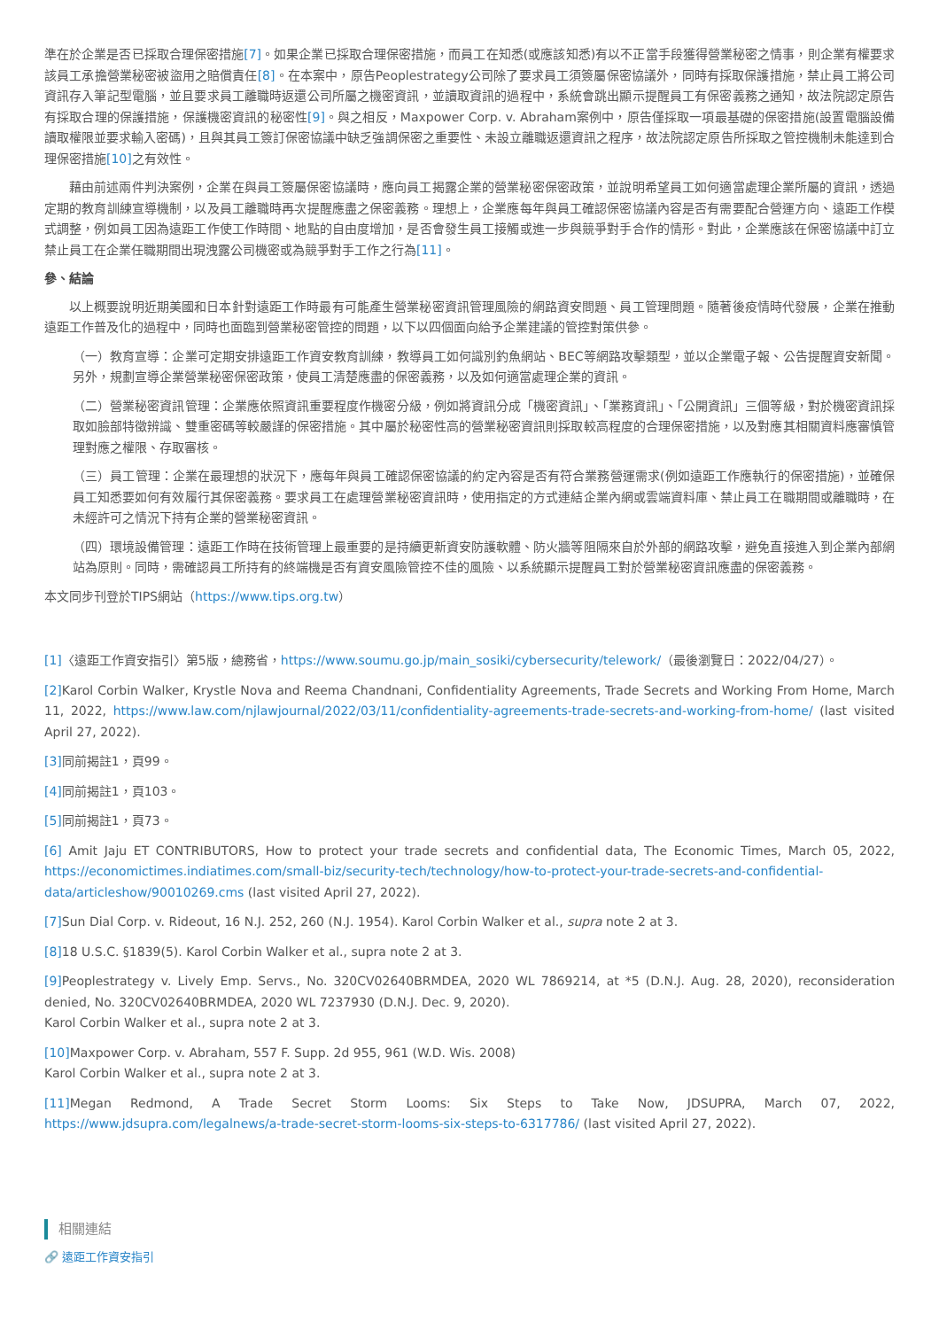準在於企業是否已採取合理保密措施[7]。如果企業已採取合理保密措施，而員工在知悉(或應該知悉)有以不正當手段獲得營業秘密之情事，則企業有權要求該員工承擔營業秘密被盜用之賠償責任[8]。在本案中，原告Peoplestrategy公司除了要求員工須簽屬保密協議外，同時有採取保護措施，禁止員工將公司資訊存入筆記型電腦，並且要求員工離職時返還公司所屬之機密資訊，並讀取資訊的過程中，系統會跳出顯示提醒員工有保密義務之通知，故法院認定原告有採取合理的保護措施，保護機密資訊的秘密性[9]。與之相反，Maxpower Corp. v. Abraham案例中，原告僅採取一項最基礎的保密措施(設置電腦設備讀取權限並要求輸入密碼)，且與其員工簽訂保密協議中缺乏強調保密之重要性、未設立離職返還資訊之程序，故法院認定原告所採取之管控機制未能達到合理保密措施[10] 之有效性。
藉由前述兩件判決案例，企業在與員工簽屬保密協議時，應向員工揭露企業的營業秘密保密政策，並說明希望員工如何適當處理企業所屬的資訊，透過定期的教育訓練宣導機制，以及員工離職時再次提醒應盡之保密義務。理想上，企業應每年與員工確認保密協議內容是否有需要配合營運方向、遠距工作模式調整，例如員工因為遠距工作使工作時間、地點的自由度增加，是否會發生員工接觸或進一步與競爭對手合作的情形。對此，企業應該在保密協議中訂立禁止員工在企業任職期間出現洩露公司機密或為競爭對手工作之行為[11]。
參、結論
以上概要說明近期美國和日本針對遠距工作時最有可能產生營業秘密資訊管理風險的網路資安問題、員工管理問題。隨著後疫情時代發展，企業在推動遠距工作普及化的過程中，同時也面臨到營業秘密管控的問題，以下以四個面向給予企業建議的管控對策供參。
（一）教育宣導：企業可定期安排遠距工作資安教育訓練，教導員工如何識別釣魚網站、BEC等網路攻擊類型，並以企業電子報、公告提醒資安新聞。另外，規劃宣導企業營業秘密保密政策，使員工清楚應盡的保密義務，以及如何適當處理企業的資訊。
（二）營業秘密資訊管理：企業應依照資訊重要程度作機密分級，例如將資訊分成「機密資訊」、「業務資訊」、「公開資訊」三個等級，對於機密資訊採取如臉部特徵辨識、雙重密碼等較嚴謹的保密措施。其中屬於秘密性高的營業秘密資訊則採取較高程度的合理保密措施，以及對應其相關資料應審慎管理對應之權限、存取審核。
（三）員工管理：企業在最理想的狀況下，應每年與員工確認保密協議的約定內容是否有符合業務營運需求(例如遠距工作應執行的保密措施)，並確保員工知悉要如何有效履行其保密義務。要求員工在處理營業秘密資訊時，使用指定的方式連結企業內網或雲端資料庫、禁止員工在職期間或離職時，在未經許可之情況下持有企業的營業秘密資訊。
（四）環境設備管理：遠距工作時在技術管理上最重要的是持續更新資安防護軟體、防火牆等阻隔來自於外部的網路攻擊，避免直接進入到企業內部網站為原則。同時，需確認員工所持有的終端機是否有資安風險管控不佳的風險、以系統顯示提醒員工對於營業秘密資訊應盡的保密義務。
本文同步刊登於TIPS網站（https://www.tips.org.tw）
[1]〈遠距工作資安指引〉第5版，總務省，https://www.soumu.go.jp/main_sosiki/cybersecurity/telework/（最後瀏覽日：2022/04/27）。
[2] Karol Corbin Walker, Krystle Nova and Reema Chandnani, Confidentiality Agreements, Trade Secrets and Working From Home, March 11, 2022, https://www.law.com/njlawjournal/2022/03/11/confidentiality-agreements-trade-secrets-and-working-from-home/ (last visited April 27, 2022).
[3] 同前揭註1，頁99。
[4] 同前揭註1，頁103。
[5] 同前揭註1，頁73。
[6] Amit Jaju ET CONTRIBUTORS, How to protect your trade secrets and confidential data, The Economic Times, March 05, 2022, https://economictimes.indiatimes.com/small-biz/security-tech/technology/how-to-protect-your-trade-secrets-and-confidential-data/articleshow/90010269.cms (last visited April 27, 2022).
[7] Sun Dial Corp. v. Rideout, 16 N.J. 252, 260 (N.J. 1954). Karol Corbin Walker et al., supra note 2 at 3.
[8] 18 U.S.C. §1839(5). Karol Corbin Walker et al., supra note 2 at 3.
[9] Peoplestrategy v. Lively Emp. Servs., No. 320CV02640BRMDEA, 2020 WL 7869214, at *5 (D.N.J. Aug. 28, 2020), reconsideration denied, No. 320CV02640BRMDEA, 2020 WL 7237930 (D.N.J. Dec. 9, 2020).
Karol Corbin Walker et al., supra note 2 at 3.
[10] Maxpower Corp. v. Abraham, 557 F. Supp. 2d 955, 961 (W.D. Wis. 2008)
Karol Corbin Walker et al., supra note 2 at 3.
[11] Megan Redmond, A Trade Secret Storm Looms: Six Steps to Take Now, JDSUPRA, March 07, 2022, https://www.jdsupra.com/legalnews/a-trade-secret-storm-looms-six-steps-to-6317786/ (last visited April 27, 2022).
相關連結
🔗 遠距工作資安指引